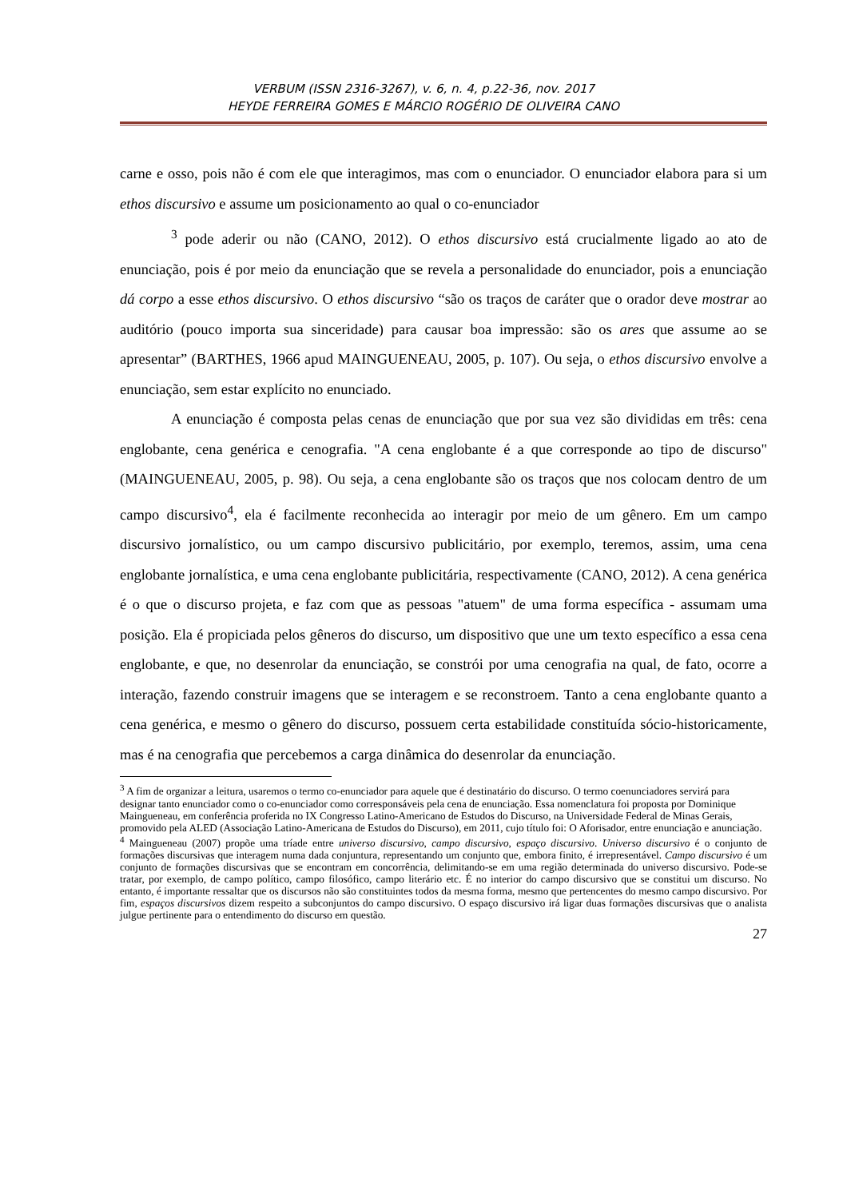VERBUM (ISSN 2316-3267), v. 6, n. 4, p.22-36, nov. 2017
HEYDE FERREIRA GOMES E MÁRCIO ROGÉRIO DE OLIVEIRA CANO
carne e osso, pois não é com ele que interagimos, mas com o enunciador. O enunciador elabora para si um ethos discursivo e assume um posicionamento ao qual o co-enunciador
<sup>3</sup> pode aderir ou não (CANO, 2012). O ethos discursivo está crucialmente ligado ao ato de enunciação, pois é por meio da enunciação que se revela a personalidade do enunciador, pois a enunciação dá corpo a esse ethos discursivo. O ethos discursivo “são os traços de caráter que o orador deve mostrar ao auditório (pouco importa sua sinceridade) para causar boa impressão: são os ares que assume ao se apresentar” (BARTHES, 1966 apud MAINGUENEAU, 2005, p. 107). Ou seja, o ethos discursivo envolve a enunciação, sem estar explícito no enunciado.
A enunciação é composta pelas cenas de enunciação que por sua vez são divididas em três: cena englobante, cena genérica e cenografia. "A cena englobante é a que corresponde ao tipo de discurso" (MAINGUENEAU, 2005, p. 98). Ou seja, a cena englobante são os traços que nos colocam dentro de um campo discursivo<sup>4</sup>, ela é facilmente reconhecida ao interagir por meio de um gênero. Em um campo discursivo jornalístico, ou um campo discursivo publicitário, por exemplo, teremos, assim, uma cena englobante jornalística, e uma cena englobante publicitária, respectivamente (CANO, 2012). A cena genérica é o que o discurso projeta, e faz com que as pessoas "atuem" de uma forma específica - assumam uma posição. Ela é propiciada pelos gêneros do discurso, um dispositivo que une um texto específico a essa cena englobante, e que, no desenrolar da enunciação, se constrói por uma cenografia na qual, de fato, ocorre a interação, fazendo construir imagens que se interagem e se reconstroem. Tanto a cena englobante quanto a cena genérica, e mesmo o gênero do discurso, possuem certa estabilidade constituída sócio-historicamente, mas é na cenografia que percebemos a carga dinâmica do desenrolar da enunciação.
<sup>3</sup> A fim de organizar a leitura, usaremos o termo co-enunciador para aquele que é destinatário do discurso. O termo coenunciadores servirá para designar tanto enunciador como o co-enunciador como corresponsáveis pela cena de enunciação. Essa nomenclatura foi proposta por Dominique Maingueneau, em conferência proferida no IX Congresso Latino-Americano de Estudos do Discurso, na Universidade Federal de Minas Gerais, promovido pela ALED (Associação Latino-Americana de Estudos do Discurso), em 2011, cujo título foi: O Aforisador, entre enunciação e anunciação.
<sup>4</sup> Maingueneau (2007) propõe uma tríade entre universo discursivo, campo discursivo, espaço discursivo. Universo discursivo é o conjunto de formações discursivas que interagem numa dada conjuntura, representando um conjunto que, embora finito, é irrepresentável. Campo discursivo é um conjunto de formações discursivas que se encontram em concorrência, delimitando-se em uma região determinada do universo discursivo. Pode-se tratar, por exemplo, de campo político, campo filosófico, campo literário etc. É no interior do campo discursivo que se constitui um discurso. No entanto, é importante ressaltar que os discursos não são constituintes todos da mesma forma, mesmo que pertencentes do mesmo campo discursivo. Por fim, espaços discursivos dizem respeito a subconjuntos do campo discursivo. O espaço discursivo irá ligar duas formações discursivas que o analista julgue pertinente para o entendimento do discurso em questão.
27